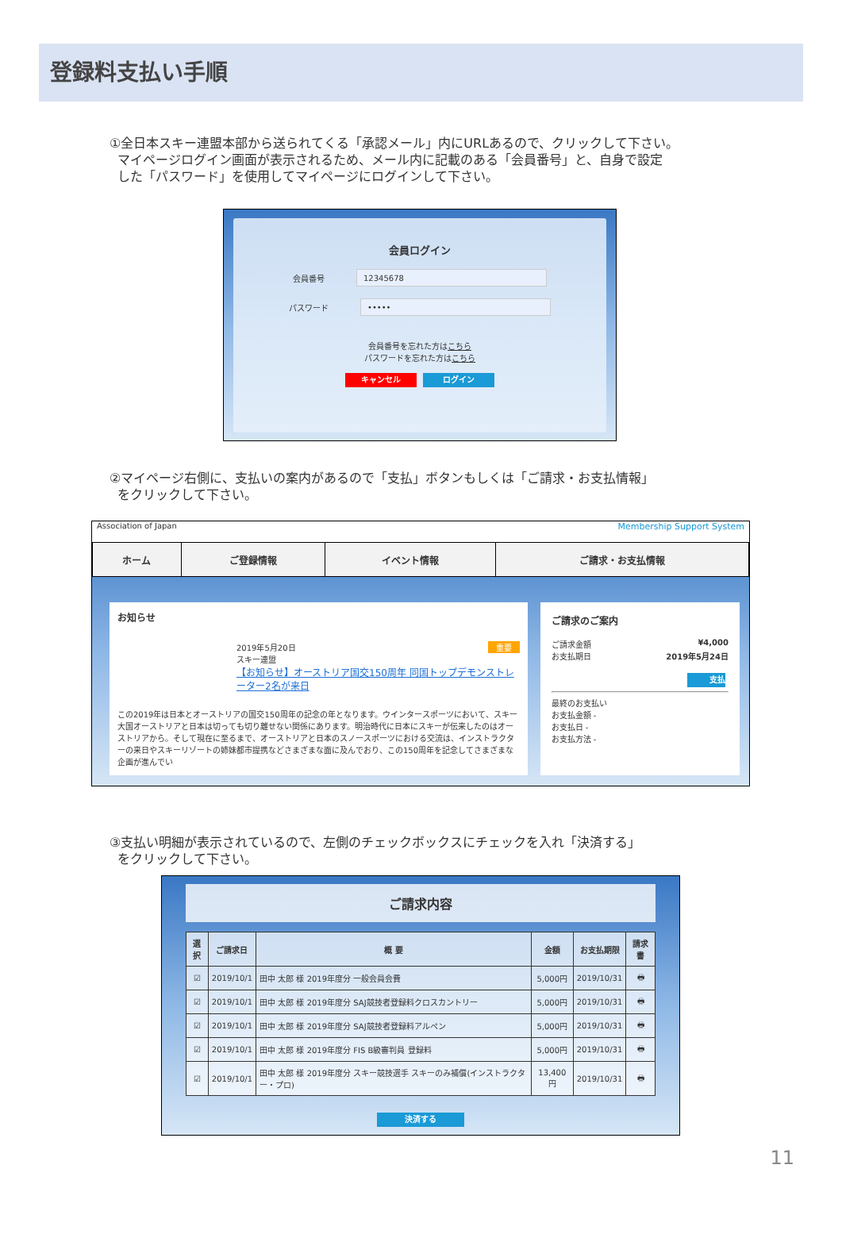登録料支払い手順
①全日本スキー連盟本部から送られてくる「承認メール」内にURLあるので、クリックして下さい。
マイページログイン画面が表示されるため、メール内に記載のある「会員番号」と、自身で設定
した「パスワード」を使用してマイページにログインして下さい。
会員ログイン
会員番号
12345678
パスワード
•••••
会員番号を忘れた方はこちら
パスワードを忘れた方はこちら
キャンセル ログイン
②マイページ右側に、支払いの案内があるので「支払」ボタンもしくは「ご請求・お支払情報」
をクリックして下さい。
Association of Japan Membership Support System
| ホーム | ご登録情報 | イベント情報 | ご請求・お支払情報 |
お知らせ
2019年5月20日 重要
スキー連盟
【お知らせ】オーストリア国交150周年 同国トップデモンストレーター2名が来日
この2019年は日本とオーストリアの国交150周年の記念の年となります。ウインタースポーツにおいて、スキー大国オーストリアと日本は切っても切り離せない関係にあります。明治時代に日本にスキーが伝来したのはオーストリアから。そして現在に至るまで、オーストリアと日本のスノースポーツにおける交流は、インストラクターの来日やスキーリゾートの姉妹都市提携などさまざまな面に及んでおり、この150周年を記念してさまざまな企画が進んでい
ご請求のご案内
ご請求金額 ¥4,000
お支払期日 2019年5月24日
支払
最終のお支払い
お支払金額 -
お支払日 -
お支払方法 -
③支払い明細が表示されているので、左側のチェックボックスにチェックを入れ「決済する」
をクリックして下さい。
ご請求内容
| 選択 | ご請求日 | 概 要 | 金額 | お支払期限 | 請求書 |
| --- | --- | --- | --- | --- | --- |
| ☑ | 2019/10/1 | 田中 太郎 様 2019年度分 一般会員会費 | 5,000円 | 2019/10/31 | 🖶 |
| ☑ | 2019/10/1 | 田中 太郎 様 2019年度分 SAJ競技者登録料クロスカントリー | 5,000円 | 2019/10/31 | 🖶 |
| ☑ | 2019/10/1 | 田中 太郎 様 2019年度分 SAJ競技者登録料アルペン | 5,000円 | 2019/10/31 | 🖶 |
| ☑ | 2019/10/1 | 田中 太郎 様 2019年度分 FIS B級審判員 登録料 | 5,000円 | 2019/10/31 | 🖶 |
| ☑ | 2019/10/1 | 田中 太郎 様 2019年度分 スキー競技選手 スキーのみ補償(インストラクター・プロ) | 13,400円 | 2019/10/31 | 🖶 |
決済する
11